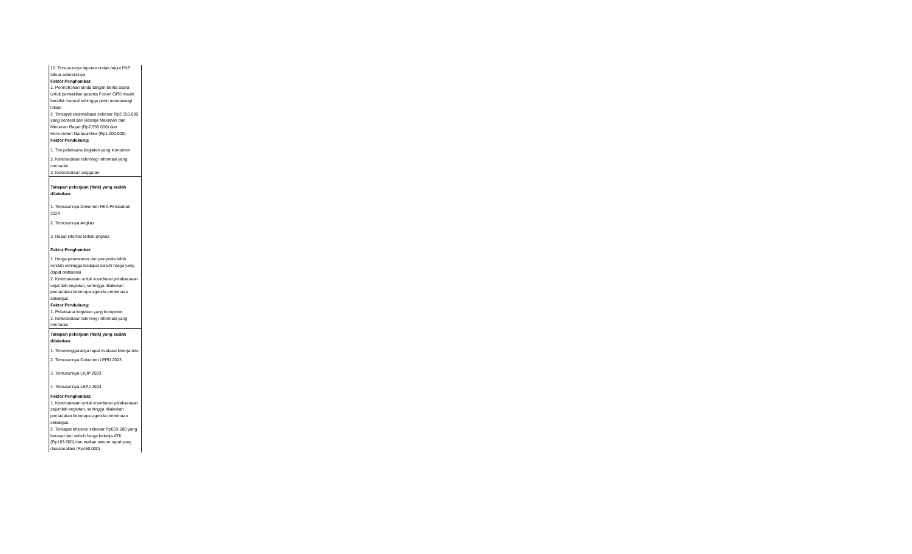| 12. Tersusunnya laporan tindak lanjut FKP tahun sebelumnya Faktor Penghambat: 1. Permohonan tanda tangan berita acara untuk perwakilan peserta Forum OPD masih bersifat manual sehingga perlu mendatangi lokasi 2. Terdapat rasionalisasi sebesar Rp3.550.000 yang berasal dari Belanja Makanan dan Minuman Rapat (Rp2.550.000) dan Honorarium Narasumber (Rp1.000.000) Faktor Pendukung: 1. Tim pelaksana kegiatan yang kompeten 2. Ketersediaan teknologi informasi yang memadai 3. Ketersediaan anggaran |
| Tahapan pekerjaan (fisik) yang sudah dilakukan: 1. Tersusunnya Dokumen RKA Perubahan 2024 2. Tersusunnya Angkas 3. Rapat internal terkait angkas Faktor Penghambat: 1. Harga penawaran dari penyedia lebih rendah sehingga terdapat selisih harga yang dapat diefisiensi 2. Keterbatasan untuk koordinasi pelaksanaan sejumlah kegiatan, sehingga dilakukan pemadatan beberapa agenda pertemuan sekaligus. Faktor Pendukung: 1. Pelaksana kegiatan yang kompeten 2. Ketersediaan teknologi informasi yang memadai |
| Tahapan pekerjaan (fisik) yang sudah dilakukan: 1. Terselenggaranya rapat evaluasi kinerja biro 2. Tersusunnya Dokumen LPPD 2023 3. Tersusunnya LKjIP 2023 4. Tersusunnya LKPJ 2023 Faktor Penghambat: 1. Keterbatasan untuk koordinasi pelaksanaan sejumlah kegiatan, sehingga dilakukan pemadatan beberapa agenda pertemuan sekaligus. 2. Terdapat efisiensi sebesar Rp633.600 yang berasal dari selisih harga belanja ATK (Rp183.600) dan makan minum rapat yang dirasionaliasi (Rp450.000) |